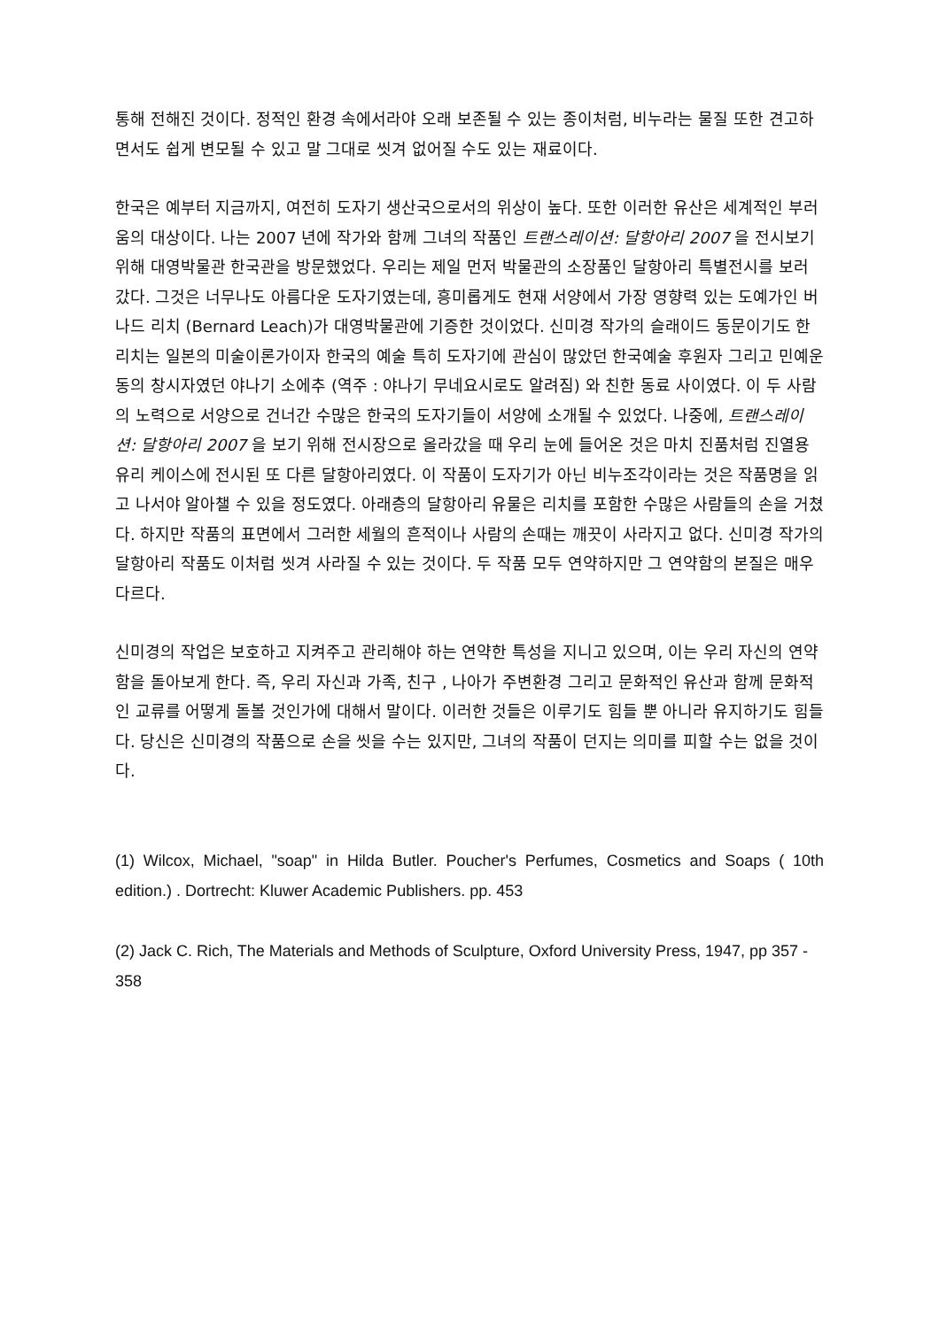통해 전해진 것이다. 정적인 환경 속에서라야 오래 보존될 수 있는 종이처럼, 비누라는 물질 또한 견고하면서도 쉽게 변모될 수 있고 말 그대로 씻겨 없어질 수도 있는 재료이다.
한국은 예부터 지금까지, 여전히 도자기 생산국으로서의 위상이 높다. 또한 이러한 유산은 세계적인 부러움의 대상이다. 나는 2007 년에 작가와 함께 그녀의 작품인 트랜스레이션: 달항아리 2007 을 전시보기 위해 대영박물관 한국관을 방문했었다. 우리는 제일 먼저 박물관의 소장품인 달항아리 특별전시를 보러 갔다. 그것은 너무나도 아름다운 도자기였는데, 흥미롭게도 현재 서양에서 가장 영향력 있는 도예가인 버나드 리치 (Bernard Leach)가 대영박물관에 기증한 것이었다. 신미경 작가의 슬래이드 동문이기도 한 리치는 일본의 미술이론가이자 한국의 예술 특히 도자기에 관심이 많았던 한국예술 후원자 그리고 민예운동의 창시자였던 야나기 소에추 (역주 : 야나기 무네요시로도 알려짐) 와 친한 동료 사이였다. 이 두 사람의 노력으로 서양으로 건너간 수많은 한국의 도자기들이 서양에 소개될 수 있었다. 나중에, 트랜스레이션: 달항아리 2007 을 보기 위해 전시장으로 올라갔을 때 우리 눈에 들어온 것은 마치 진품처럼 진열용 유리 케이스에 전시된 또 다른 달항아리였다. 이 작품이 도자기가 아닌 비누조각이라는 것은 작품명을 읽고 나서야 알아챌 수 있을 정도였다. 아래층의 달항아리 유물은 리치를 포함한 수많은 사람들의 손을 거쳤다. 하지만 작품의 표면에서 그러한 세월의 흔적이나 사람의 손때는 깨끗이 사라지고 없다. 신미경 작가의 달항아리 작품도 이처럼 씻겨 사라질 수 있는 것이다. 두 작품 모두 연약하지만 그 연약함의 본질은 매우 다르다.
신미경의 작업은 보호하고 지켜주고 관리해야 하는 연약한 특성을 지니고 있으며, 이는 우리 자신의 연약함을 돌아보게 한다. 즉, 우리 자신과 가족, 친구 , 나아가 주변환경 그리고 문화적인 유산과 함께 문화적인 교류를 어떻게 돌볼 것인가에 대해서 말이다. 이러한 것들은 이루기도 힘들 뿐 아니라 유지하기도 힘들다. 당신은 신미경의 작품으로 손을 씻을 수는 있지만, 그녀의 작품이 던지는 의미를 피할 수는 없을 것이다.
(1) Wilcox, Michael, "soap" in Hilda Butler. Poucher's Perfumes, Cosmetics and Soaps ( 10th edition.) . Dortrecht: Kluwer Academic Publishers. pp. 453
(2) Jack C. Rich, The Materials and Methods of Sculpture, Oxford University Press, 1947, pp 357 - 358